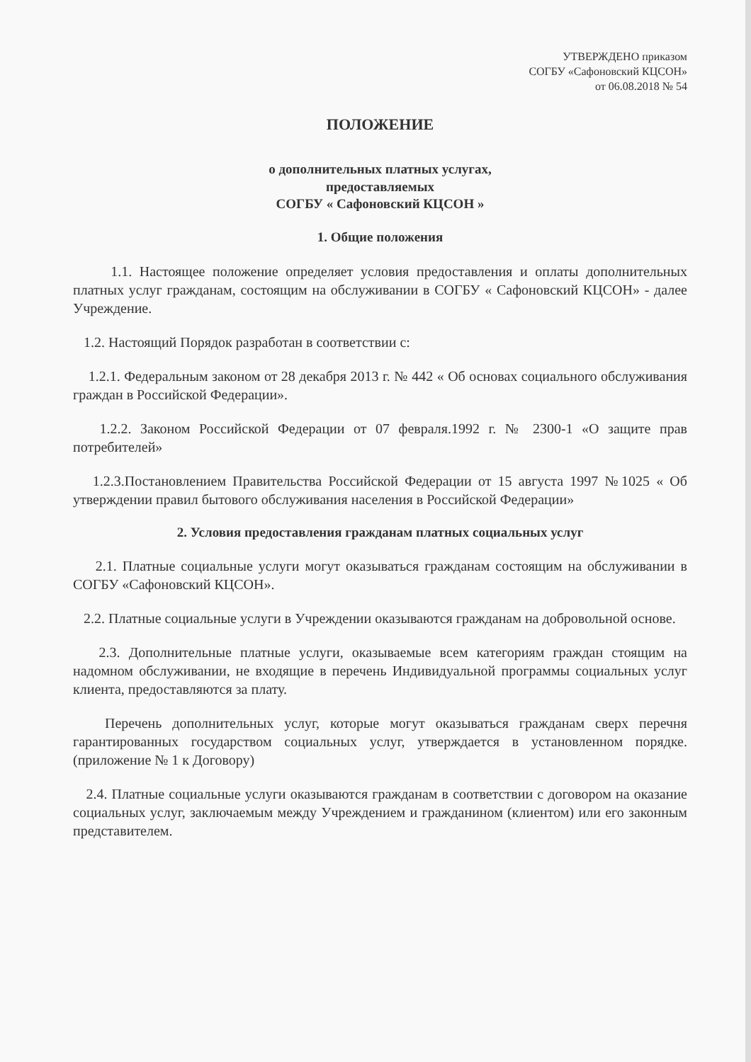УТВЕРЖДЕНО приказом
СОГБУ «Сафоновский КЦСОН»
от 06.08.2018 № 54
ПОЛОЖЕНИЕ
о дополнительных платных услугах,
предоставляемых
СОГБУ « Сафоновский КЦСОН »
1. Общие положения
1.1. Настоящее положение определяет условия предоставления и оплаты дополнительных платных услуг гражданам, состоящим на обслуживании в СОГБУ « Сафоновский КЦСОН» - далее Учреждение.
1.2. Настоящий Порядок разработан в соответствии с:
1.2.1. Федеральным законом от 28 декабря 2013 г. № 442 « Об основах социального обслуживания граждан в Российской Федерации».
1.2.2. Законом Российской Федерации от 07 февраля.1992 г. № 2300-1 «О защите прав потребителей»
1.2.3.Постановлением Правительства Российской Федерации от 15 августа 1997 №1025 « Об утверждении правил бытового обслуживания населения в Российской Федерации»
2. Условия предоставления гражданам платных социальных услуг
2.1. Платные социальные услуги могут оказываться гражданам состоящим на обслуживании в СОГБУ «Сафоновский КЦСОН».
2.2. Платные социальные услуги в Учреждении оказываются гражданам на добровольной основе.
2.3. Дополнительные платные услуги, оказываемые всем категориям граждан стоящим на надомном обслуживании, не входящие в перечень Индивидуальной программы социальных услуг клиента, предоставляются за плату.
Перечень дополнительных услуг, которые могут оказываться гражданам сверх перечня гарантированных государством социальных услуг, утверждается в установленном порядке. (приложение № 1 к Договору)
2.4. Платные социальные услуги оказываются гражданам в соответствии с договором на оказание социальных услуг, заключаемым между Учреждением и гражданином (клиентом) или его законным представителем.